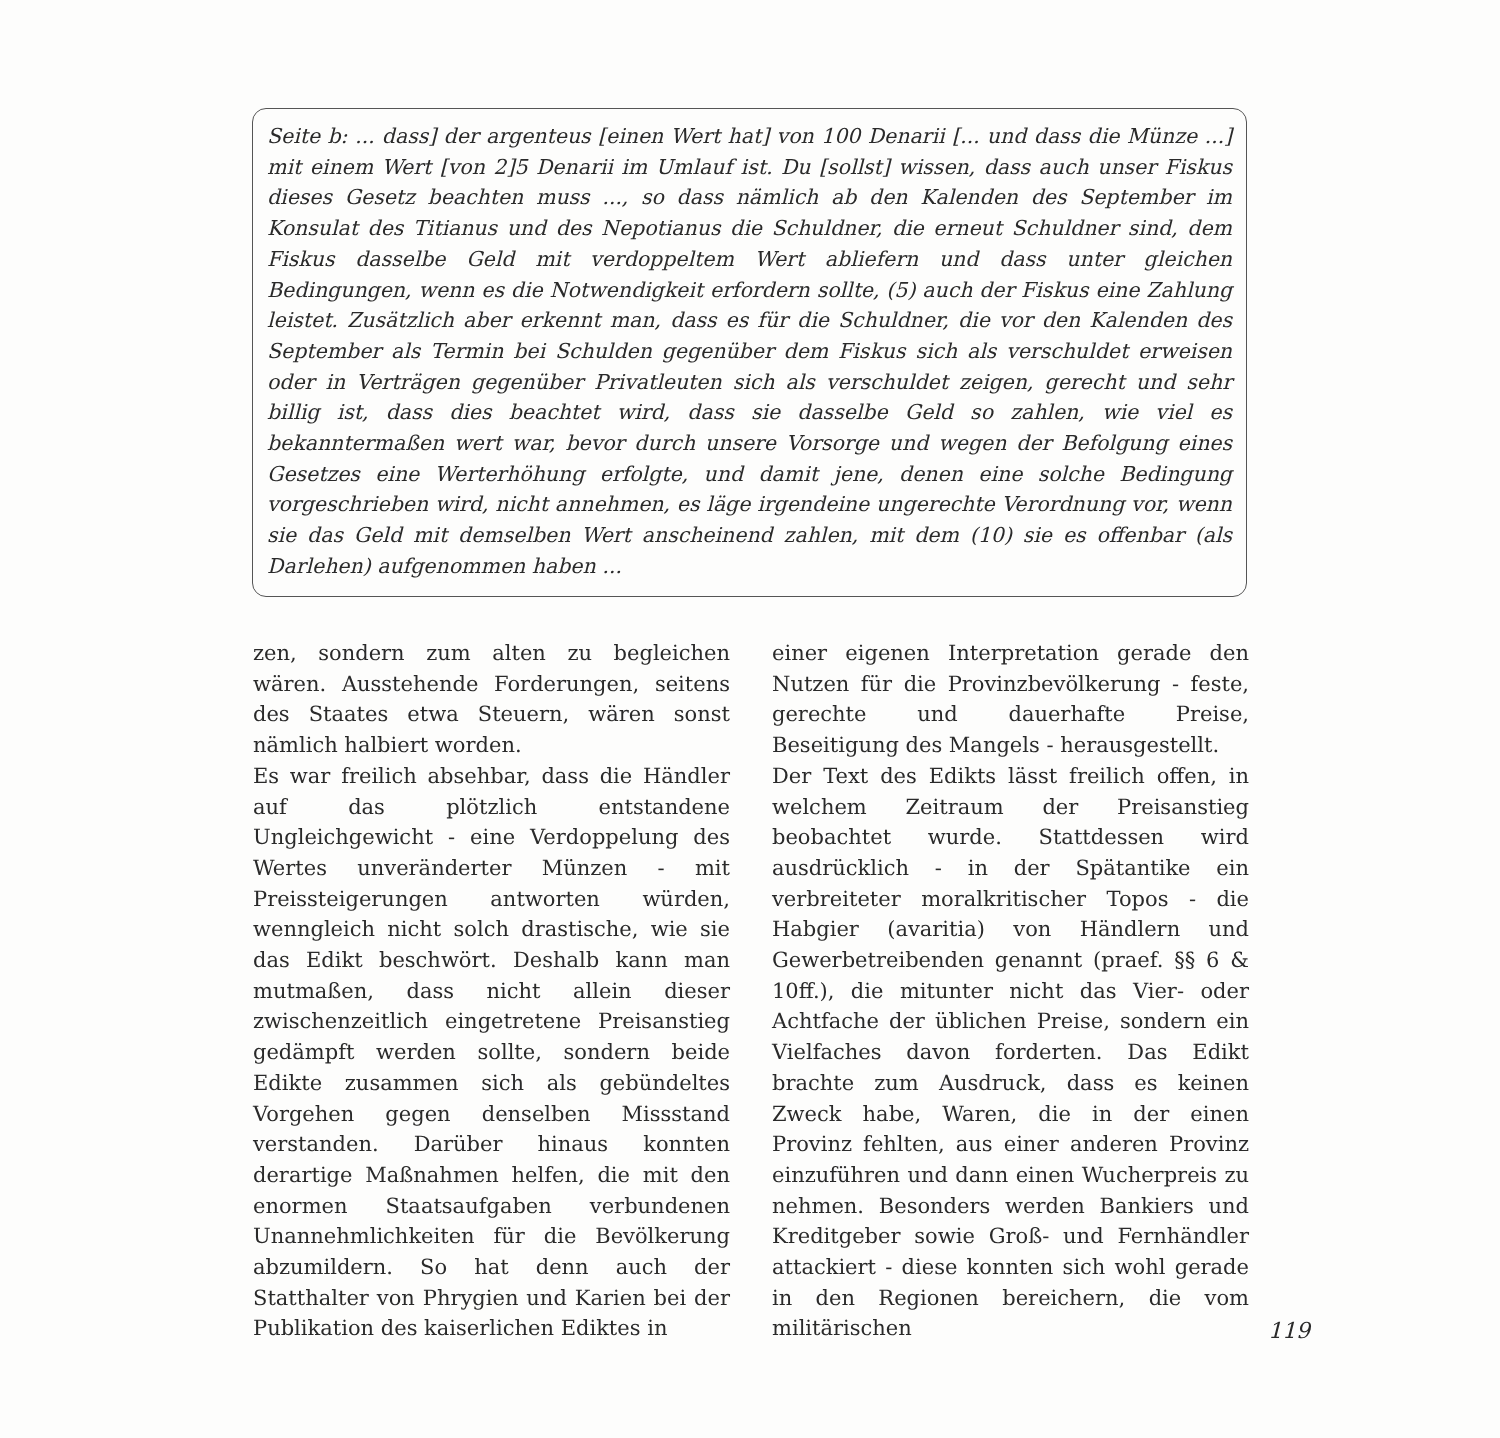Seite b: ... dass] der argenteus [einen Wert hat] von 100 Denarii [... und dass die Münze ...] mit einem Wert [von 2]5 Denarii im Umlauf ist. Du [sollst] wissen, dass auch unser Fiskus dieses Gesetz beachten muss ..., so dass nämlich ab den Kalenden des September im Konsulat des Titianus und des Nepotianus die Schuldner, die erneut Schuldner sind, dem Fiskus dasselbe Geld mit verdoppeltem Wert abliefern und dass unter gleichen Bedingungen, wenn es die Notwendigkeit erfordern sollte, (5) auch der Fiskus eine Zahlung leistet. Zusätzlich aber erkennt man, dass es für die Schuldner, die vor den Kalenden des September als Termin bei Schulden gegenüber dem Fiskus sich als verschuldet erweisen oder in Verträgen gegenüber Privatleuten sich als verschuldet zeigen, gerecht und sehr billig ist, dass dies beachtet wird, dass sie dasselbe Geld so zahlen, wie viel es bekanntermaßen wert war, bevor durch unsere Vorsorge und wegen der Befolgung eines Gesetzes eine Werterhöhung erfolgte, und damit jene, denen eine solche Bedingung vorgeschrieben wird, nicht annehmen, es läge irgendeine ungerechte Verordnung vor, wenn sie das Geld mit demselben Wert anscheinend zahlen, mit dem (10) sie es offenbar (als Darlehen) aufgenommen haben ...
zen, sondern zum alten zu begleichen wären. Ausstehende Forderungen, seitens des Staates etwa Steuern, wären sonst nämlich halbiert worden.
Es war freilich absehbar, dass die Händler auf das plötzlich entstandene Ungleichgewicht - eine Verdoppelung des Wertes unveränderter Münzen - mit Preissteigerungen antworten würden, wenngleich nicht solch drastische, wie sie das Edikt beschwört. Deshalb kann man mutmaßen, dass nicht allein dieser zwischenzeitlich eingetretene Preisanstieg gedämpft werden sollte, sondern beide Edikte zusammen sich als gebündeltes Vorgehen gegen denselben Missstand verstanden. Darüber hinaus konnten derartige Maßnahmen helfen, die mit den enormen Staatsaufgaben verbundenen Unannehmlichkeiten für die Bevölkerung abzumildern. So hat denn auch der Statthalter von Phrygien und Karien bei der Publikation des kaiserlichen Ediktes in
einer eigenen Interpretation gerade den Nutzen für die Provinzbevölkerung - feste, gerechte und dauerhafte Preise, Beseitigung des Mangels - herausgestellt.
Der Text des Edikts lässt freilich offen, in welchem Zeitraum der Preisanstieg beobachtet wurde. Stattdessen wird ausdrücklich - in der Spätantike ein verbreiteter moralkritischer Topos - die Habgier (avaritia) von Händlern und Gewerbetreibenden genannt (praef. §§ 6 & 10ff.), die mitunter nicht das Vier- oder Achtfache der üblichen Preise, sondern ein Vielfaches davon forderten. Das Edikt brachte zum Ausdruck, dass es keinen Zweck habe, Waren, die in der einen Provinz fehlten, aus einer anderen Provinz einzuführen und dann einen Wucherpreis zu nehmen. Besonders werden Bankiers und Kreditgeber sowie Groß- und Fernhändler attackiert - diese konnten sich wohl gerade in den Regionen bereichern, die vom militärischen
119